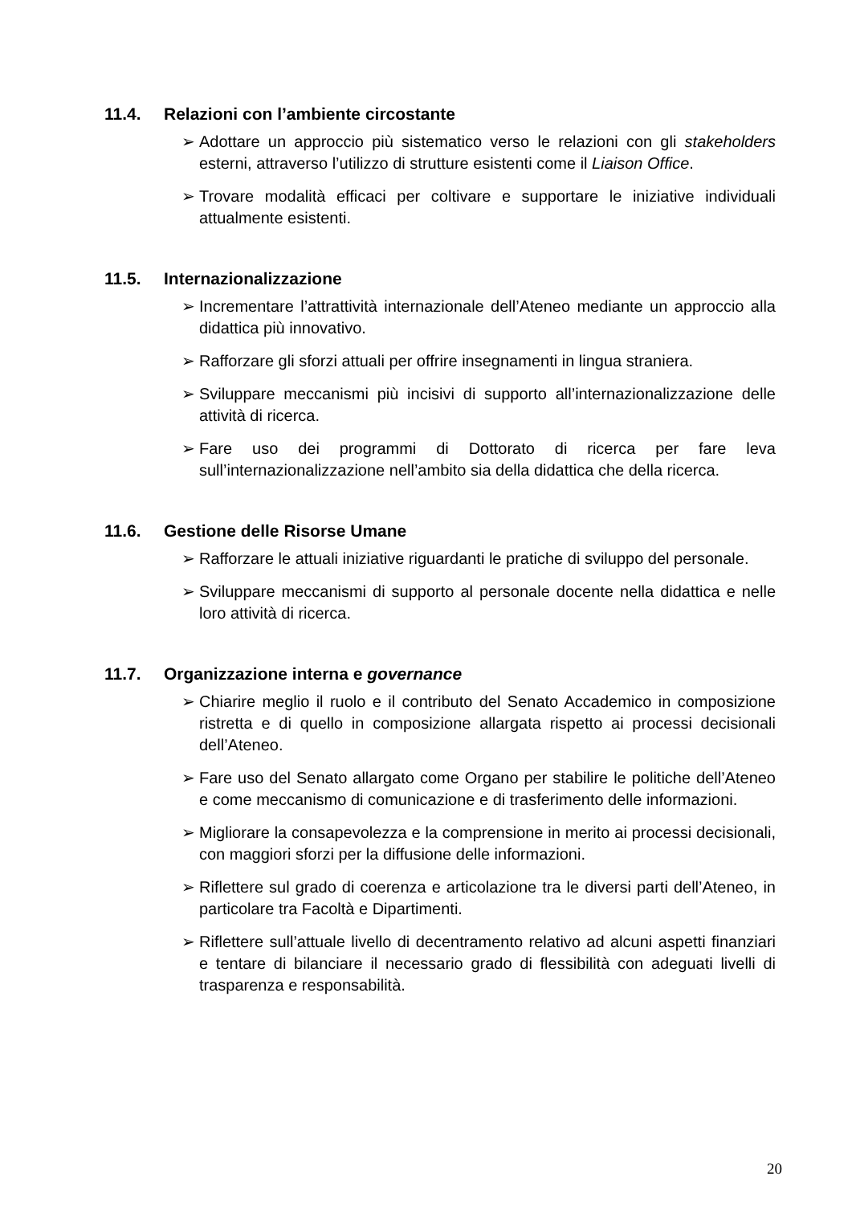11.4. Relazioni con l’ambiente circostante
➢ Adottare un approccio più sistematico verso le relazioni con gli stakeholders esterni, attraverso l’utilizzo di strutture esistenti come il Liaison Office.
➢ Trovare modalità efficaci per coltivare e supportare le iniziative individuali attualmente esistenti.
11.5. Internazionalizzazione
➢ Incrementare l’attrattività internazionale dell’Ateneo mediante un approccio alla didattica più innovativo.
➢ Rafforzare gli sforzi attuali per offrire insegnamenti in lingua straniera.
➢ Sviluppare meccanismi più incisivi di supporto all’internazionalizzazione delle attività di ricerca.
➢ Fare uso dei programmi di Dottorato di ricerca per fare leva sull’internazionalizzazione nell’ambito sia della didattica che della ricerca.
11.6. Gestione delle Risorse Umane
➢ Rafforzare le attuali iniziative riguardanti le pratiche di sviluppo del personale.
➢ Sviluppare meccanismi di supporto al personale docente nella didattica e nelle loro attività di ricerca.
11.7. Organizzazione interna e governance
➢ Chiarire meglio il ruolo e il contributo del Senato Accademico in composizione ristretta e di quello in composizione allargata rispetto ai processi decisionali dell’Ateneo.
➢ Fare uso del Senato allargato come Organo per stabilire le politiche dell’Ateneo e come meccanismo di comunicazione e di trasferimento delle informazioni.
➢ Migliorare la consapevolezza e la comprensione in merito ai processi decisionali, con maggiori sforzi per la diffusione delle informazioni.
➢ Riflettere sul grado di coerenza e articolazione tra le diversi parti dell’Ateneo, in particolare tra Facoltà e Dipartimenti.
➢ Riflettere sull’attuale livello di decentramento relativo ad alcuni aspetti finanziari e tentare di bilanciare il necessario grado di flessibilità con adeguati livelli di trasparenza e responsabilità.
20